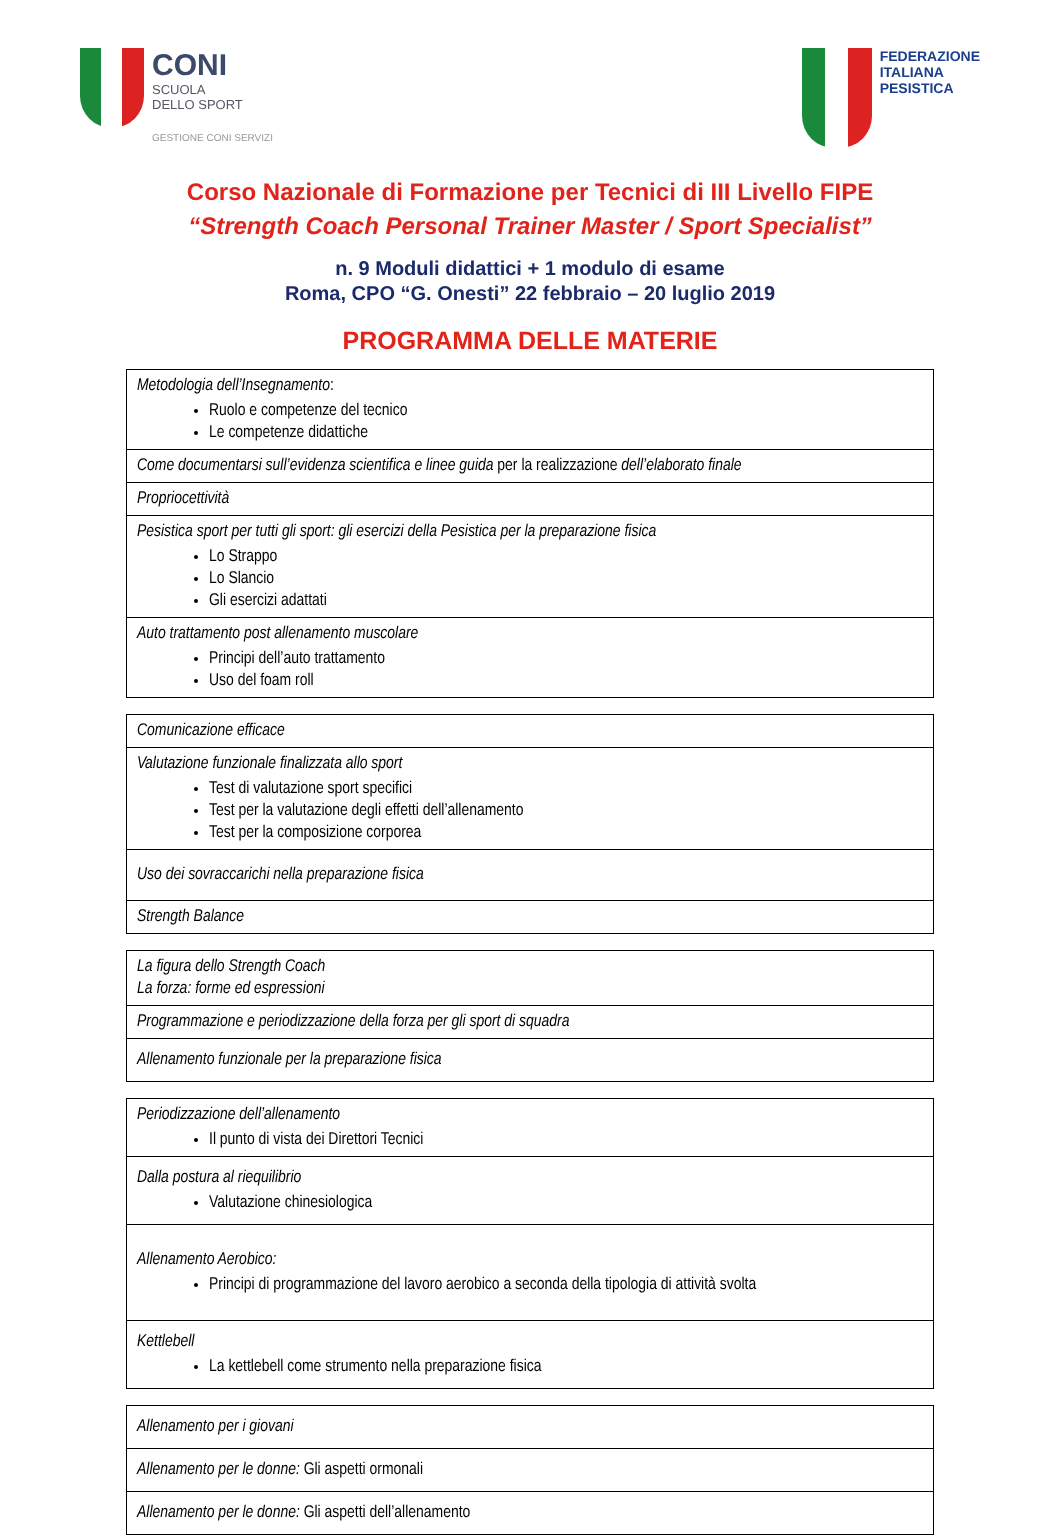CONI
SCUOLA
DELLO SPORT
GESTIONE CONI SERVIZI
FEDERAZIONE
ITALIANA
PESISTICA
Corso Nazionale di Formazione per Tecnici di III Livello FIPE
“Strength Coach Personal Trainer Master / Sport Specialist”
n. 9 Moduli didattici + 1 modulo di esame
Roma, CPO “G. Onesti” 22 febbraio – 20 luglio 2019
PROGRAMMA DELLE MATERIE
| Metodologia dell’Insegnamento : Ruolo e competenze del tecnico Le competenze didattiche |
| Come documentarsi sull’evidenza scientifica e linee guida per la realizzazione dell’elaborato finale |
| Propriocettività |
| Pesistica sport per tutti gli sport: gli esercizi della Pesistica per la preparazione fisica Lo Strappo Lo Slancio Gli esercizi adattati |
| Auto trattamento post allenamento muscolare Principi dell’auto trattamento Uso del foam roll |
| Comunicazione efficace |
| Valutazione funzionale finalizzata allo sport Test di valutazione sport specifici Test per la valutazione degli effetti dell’allenamento Test per la composizione corporea |
| Uso dei sovraccarichi nella preparazione fisica |
| Strength Balance |
| La figura dello Strength Coach La forza: forme ed espressioni |
| Programmazione e periodizzazione della forza per gli sport di squadra |
| Allenamento funzionale per la preparazione fisica |
| Periodizzazione dell’allenamento Il punto di vista dei Direttori Tecnici |
| Dalla postura al riequilibrio Valutazione chinesiologica |
| Allenamento Aerobico: Principi di programmazione del lavoro aerobico a seconda della tipologia di attività svolta |
| Kettlebell La kettlebell come strumento nella preparazione fisica |
| Allenamento per i giovani |
| Allenamento per le donne: Gli aspetti ormonali |
| Allenamento per le donne: Gli aspetti dell’allenamento |